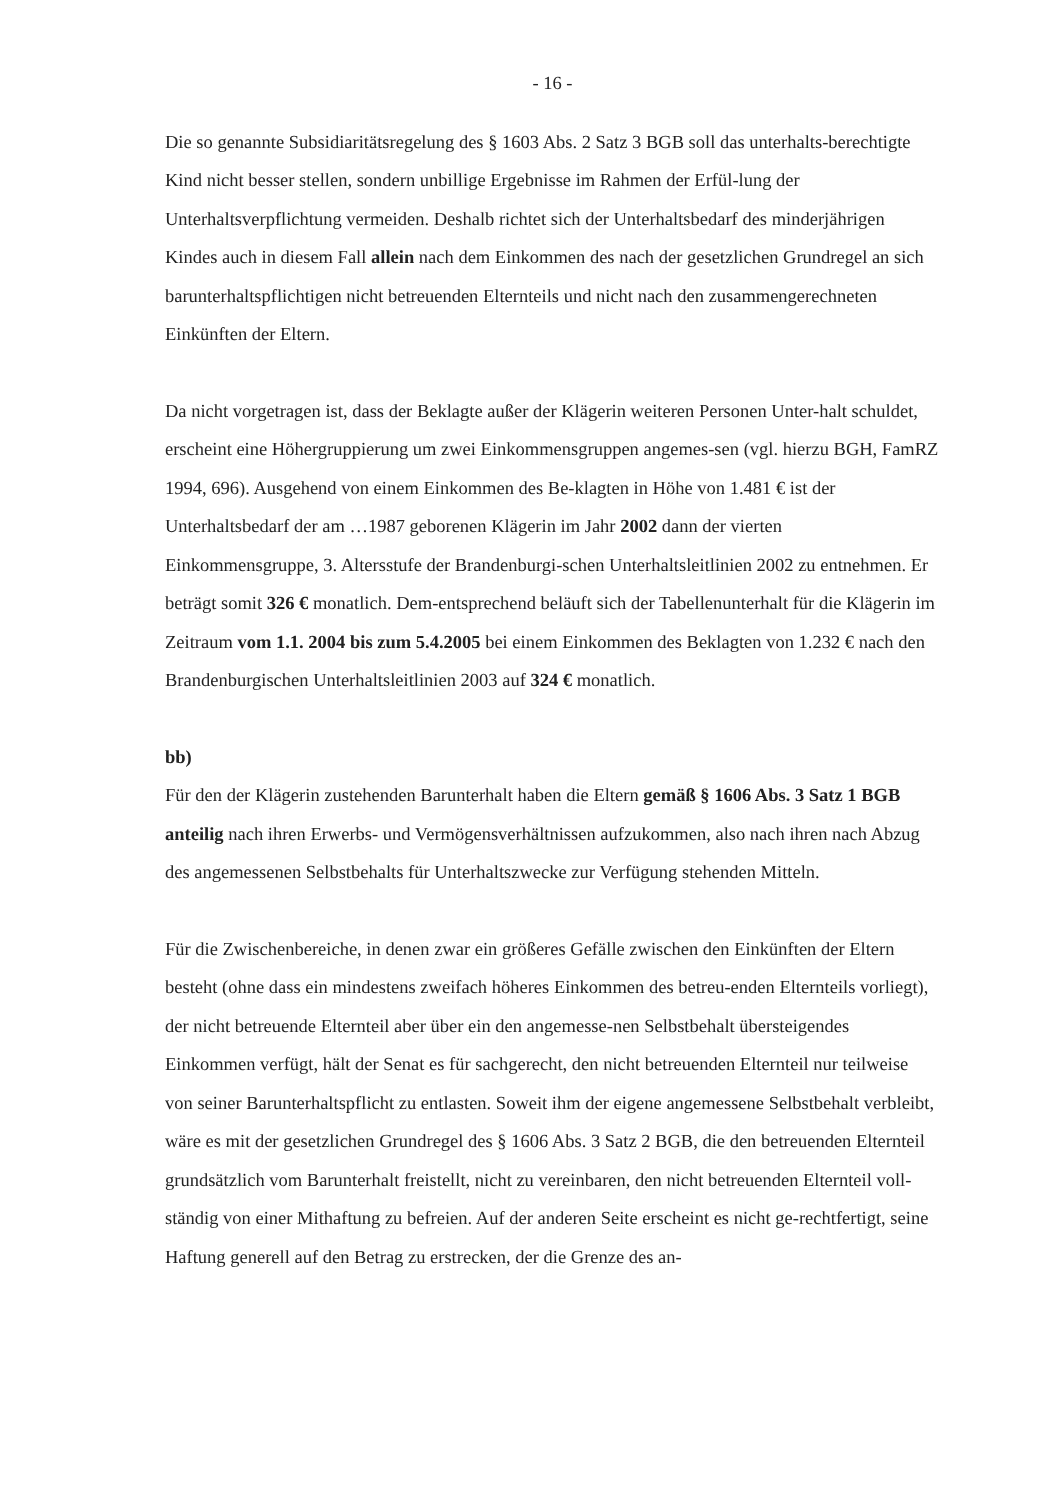- 16 -
Die so genannte Subsidiaritätsregelung des § 1603 Abs. 2 Satz 3 BGB soll das unterhalts-berechtigte Kind nicht besser stellen, sondern unbillige Ergebnisse im Rahmen der Erfül-lung der Unterhaltsverpflichtung vermeiden. Deshalb richtet sich der Unterhaltsbedarf des minderjährigen Kindes auch in diesem Fall allein nach dem Einkommen des nach der gesetzlichen Grundregel an sich barunterhaltspflichtigen nicht betreuenden Elternteils und nicht nach den zusammengerechneten Einkünften der Eltern.
Da nicht vorgetragen ist, dass der Beklagte außer der Klägerin weiteren Personen Unter-halt schuldet, erscheint eine Höhergruppierung um zwei Einkommensgruppen angemes-sen (vgl. hierzu BGH, FamRZ 1994, 696). Ausgehend von einem Einkommen des Be-klagten in Höhe von 1.481 € ist der Unterhaltsbedarf der am …1987 geborenen Klägerin im Jahr 2002 dann der vierten Einkommensgruppe, 3. Altersstufe der Brandenburgi-schen Unterhaltsleitlinien 2002 zu entnehmen. Er beträgt somit 326 € monatlich. Dem-entsprechend beläuft sich der Tabellenunterhalt für die Klägerin im Zeitraum vom 1.1. 2004 bis zum 5.4.2005 bei einem Einkommen des Beklagten von 1.232 € nach den Brandenburgischen Unterhaltsleitlinien 2003 auf 324 € monatlich.
bb)
Für den der Klägerin zustehenden Barunterhalt haben die Eltern gemäß § 1606 Abs. 3 Satz 1 BGB anteilig nach ihren Erwerbs- und Vermögensverhältnissen aufzukommen, also nach ihren nach Abzug des angemessenen Selbstbehalts für Unterhaltszwecke zur Verfügung stehenden Mitteln.
Für die Zwischenbereiche, in denen zwar ein größeres Gefälle zwischen den Einkünften der Eltern besteht (ohne dass ein mindestens zweifach höheres Einkommen des betreu-enden Elternteils vorliegt), der nicht betreuende Elternteil aber über ein den angemesse-nen Selbstbehalt übersteigendes Einkommen verfügt, hält der Senat es für sachgerecht, den nicht betreuenden Elternteil nur teilweise von seiner Barunterhaltspflicht zu entlasten. Soweit ihm der eigene angemessene Selbstbehalt verbleibt, wäre es mit der gesetzlichen Grundregel des § 1606 Abs. 3 Satz 2 BGB, die den betreuenden Elternteil grundsätzlich vom Barunterhalt freistellt, nicht zu vereinbaren, den nicht betreuenden Elternteil voll-ständig von einer Mithaftung zu befreien. Auf der anderen Seite erscheint es nicht ge-rechtfertigt, seine Haftung generell auf den Betrag zu erstrecken, der die Grenze des an-